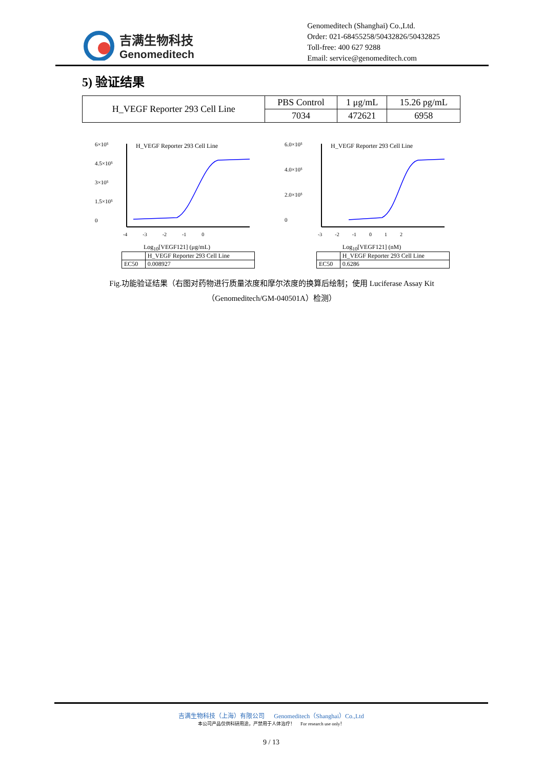吉满生物科技
Genomeditech
Genomeditech (Shanghai) Co.,Ltd.
Order: 021-68455258/50432826/50432825
Toll-free: 400 627 9288
Email: service@genomeditech.com
5) 验证结果
| H_VEGF Reporter 293 Cell Line | PBS Control | 1 μg/mL | 15.26 pg/mL |
| | 7034 | 472621 | 6958 |
6×10⁵
4.5×10⁵
3×10⁵
1.5×10⁵
0
H_VEGF Reporter 293 Cell Line
-4 -3 -2 -1 0
Log<sub>10</sub>[VEGF121] (μg/mL)
| | H_VEGF Reporter 293 Cell Line |
| EC50 | 0.008927 |
6.0×10⁵
4.0×10⁵
2.0×10⁵
0
H_VEGF Reporter 293 Cell Line
-3 -2 -1 0 1 2
Log<sub>10</sub>[VEGF121] (nM)
| | H_VEGF Reporter 293 Cell Line |
| EC50 | 0.6286 |
Fig.功能验证结果（右图对药物进行质量浓度和摩尔浓度的换算后绘制；使用 Luciferase Assay Kit （Genomeditech/GM-040501A）检测）
吉满生物科技（上海）有限公司 Genomeditech（Shanghai）Co.,Ltd
本公司产品仅供科研用途，严禁用于人体治疗！ For research use only！
9 / 13